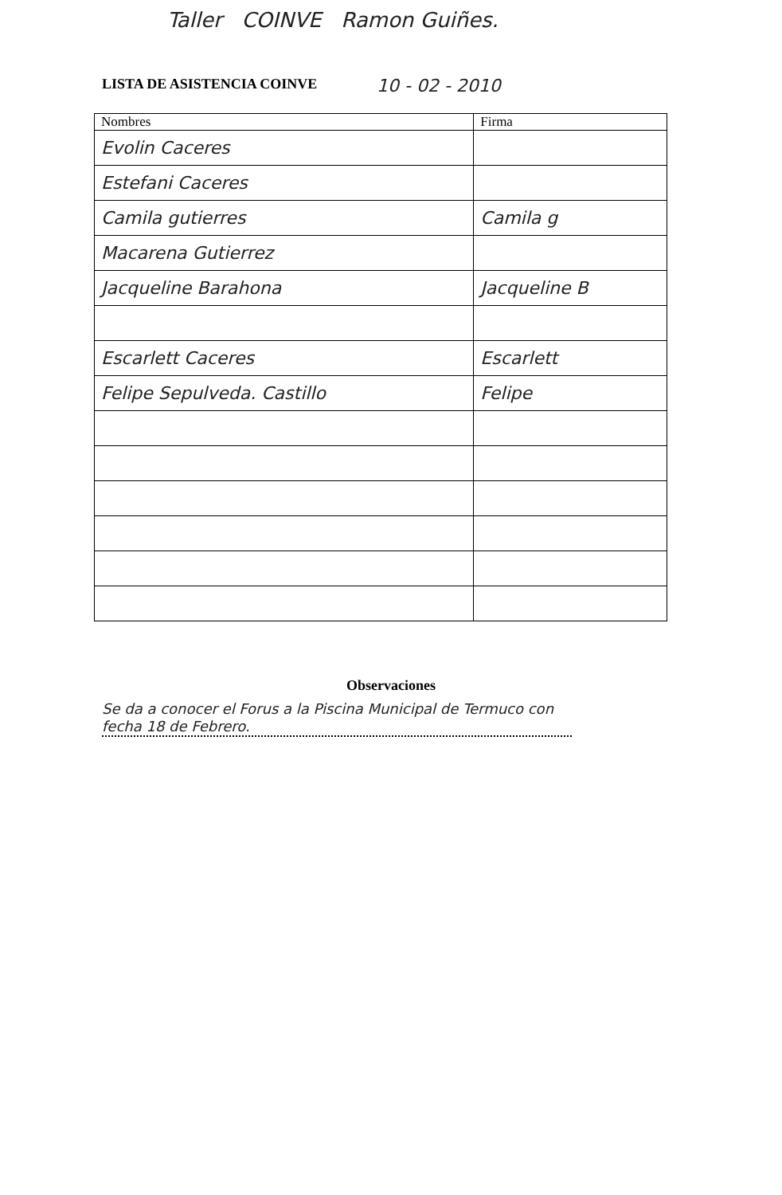Taller COINVE Ramon Guiñes.
LISTA DE ASISTENCIA COINVE 10 - 02 - 2010
| Nombres | Firma |
| --- | --- |
| Evolin Caceres | |
| Estefani Caceres | |
| Camila gutierres | Camila g |
| Macarena Gutierrez | |
| Jacqueline Barahona | Jacqueline B |
| Escarlett Caceres | Escarlett |
| Felipe Sepulveda. Castillo | Felipe |
Observaciones
Se da a conocer el Forus a la Piscina Municipal de Termuco con fecha 18 de Febrero.